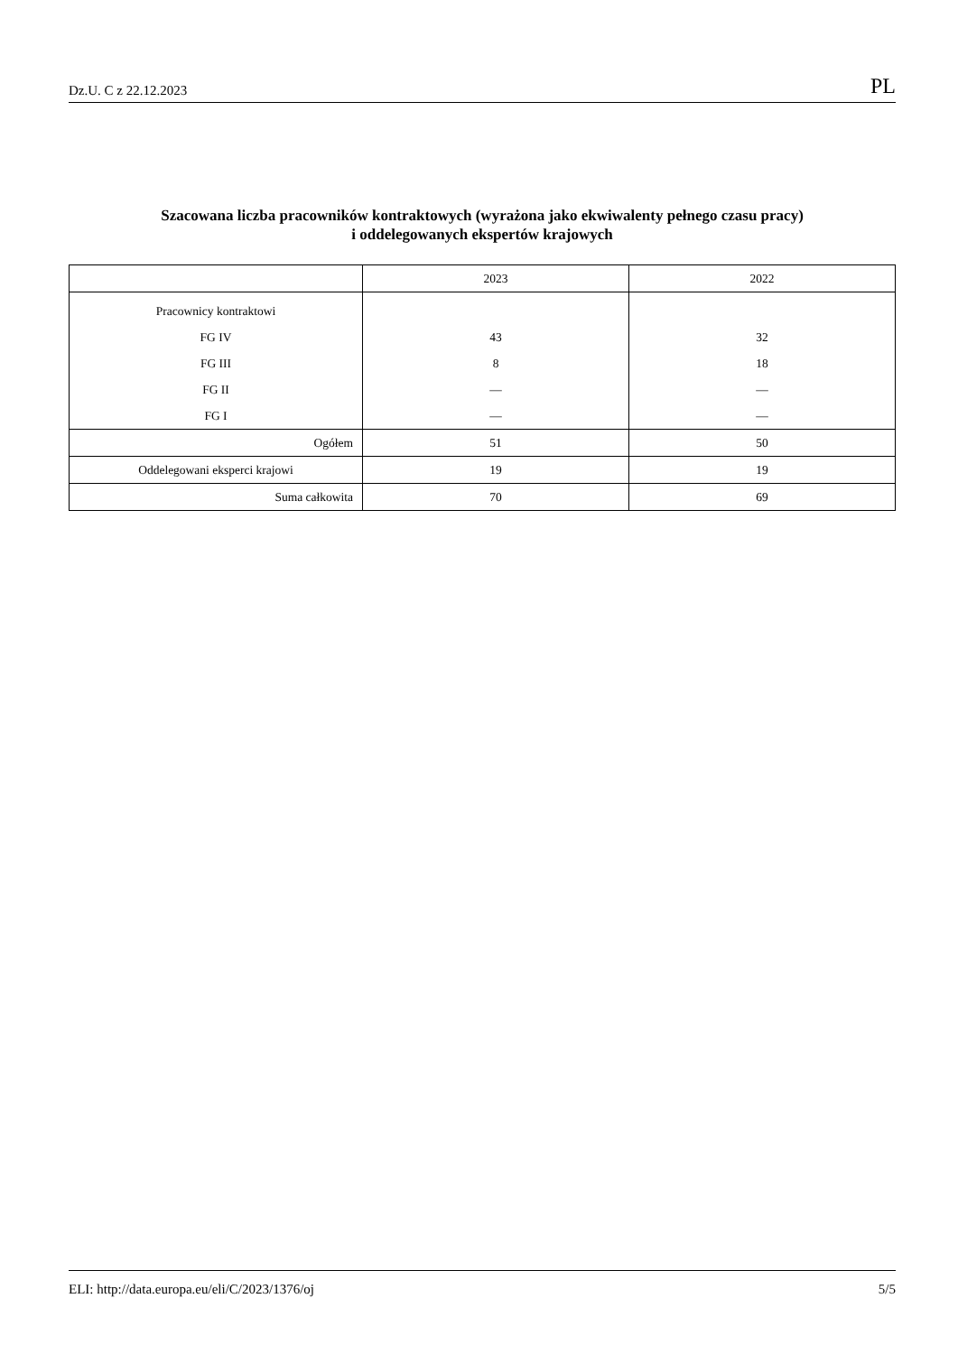Dz.U. C z 22.12.2023 PL
Szacowana liczba pracowników kontraktowych (wyrażona jako ekwiwalenty pełnego czasu pracy)
i oddelegowanych ekspertów krajowych
| | 2023 | 2022 |
| --- | --- | --- |
| Pracownicy kontraktowi | | |
| FG IV | 43 | 32 |
| FG III | 8 | 18 |
| FG II | — | — |
| FG I | — | — |
| Ogółem | 51 | 50 |
| Oddelegowani eksperci krajowi | 19 | 19 |
| Suma całkowita | 70 | 69 |
ELI: http://data.europa.eu/eli/C/2023/1376/oj 5/5